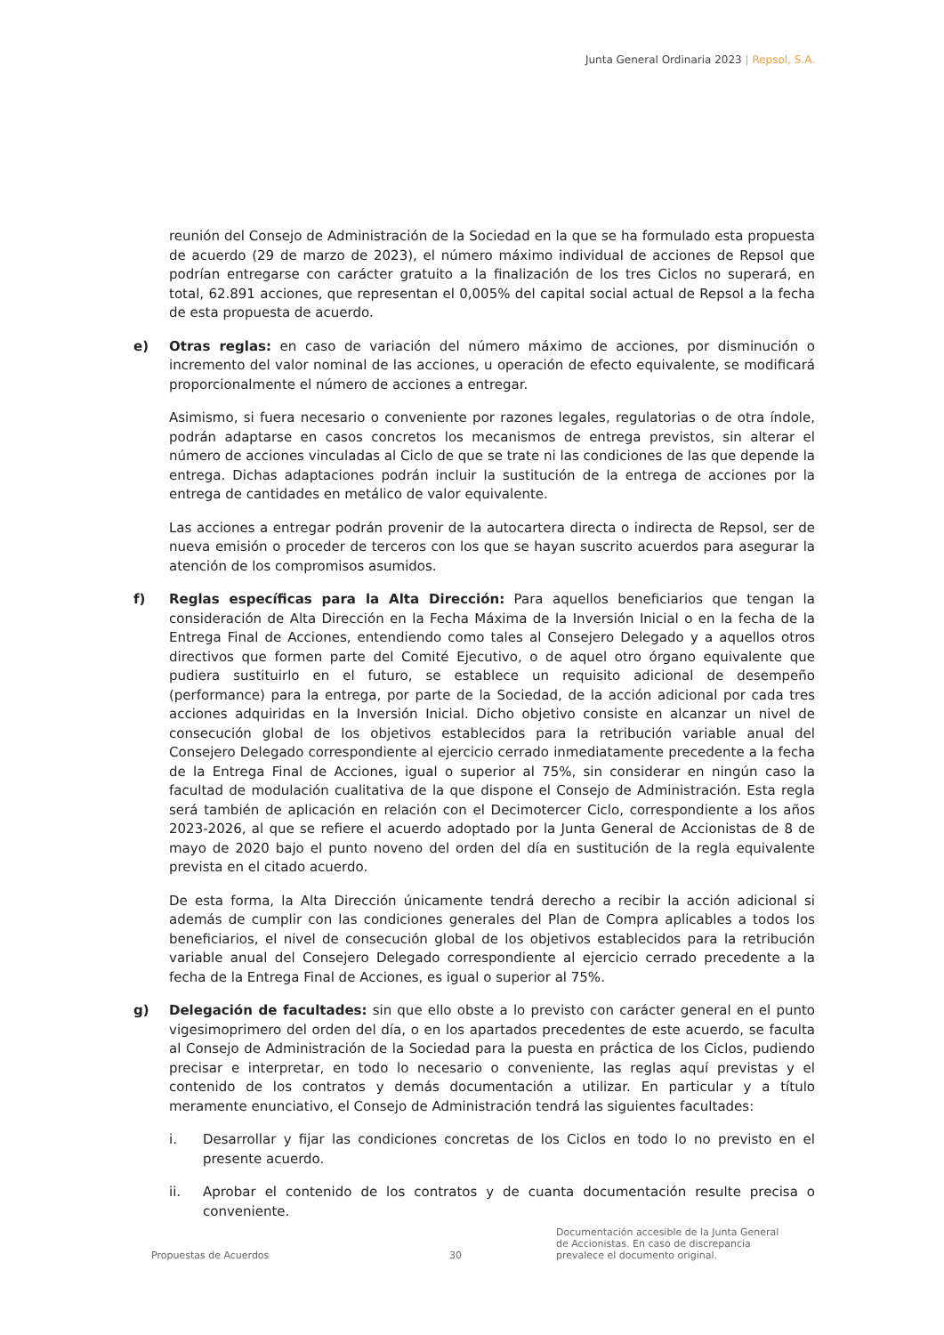Junta General Ordinaria 2023 | Repsol, S.A.
reunión del Consejo de Administración de la Sociedad en la que se ha formulado esta propuesta de acuerdo (29 de marzo de 2023), el número máximo individual de acciones de Repsol que podrían entregarse con carácter gratuito a la finalización de los tres Ciclos no superará, en total, 62.891 acciones, que representan el 0,005% del capital social actual de Repsol a la fecha de esta propuesta de acuerdo.
e) Otras reglas: en caso de variación del número máximo de acciones, por disminución o incremento del valor nominal de las acciones, u operación de efecto equivalente, se modificará proporcionalmente el número de acciones a entregar.
Asimismo, si fuera necesario o conveniente por razones legales, regulatorias o de otra índole, podrán adaptarse en casos concretos los mecanismos de entrega previstos, sin alterar el número de acciones vinculadas al Ciclo de que se trate ni las condiciones de las que depende la entrega. Dichas adaptaciones podrán incluir la sustitución de la entrega de acciones por la entrega de cantidades en metálico de valor equivalente.
Las acciones a entregar podrán provenir de la autocartera directa o indirecta de Repsol, ser de nueva emisión o proceder de terceros con los que se hayan suscrito acuerdos para asegurar la atención de los compromisos asumidos.
f) Reglas específicas para la Alta Dirección: Para aquellos beneficiarios que tengan la consideración de Alta Dirección en la Fecha Máxima de la Inversión Inicial o en la fecha de la Entrega Final de Acciones, entendiendo como tales al Consejero Delegado y a aquellos otros directivos que formen parte del Comité Ejecutivo, o de aquel otro órgano equivalente que pudiera sustituirlo en el futuro, se establece un requisito adicional de desempeño (performance) para la entrega, por parte de la Sociedad, de la acción adicional por cada tres acciones adquiridas en la Inversión Inicial. Dicho objetivo consiste en alcanzar un nivel de consecución global de los objetivos establecidos para la retribución variable anual del Consejero Delegado correspondiente al ejercicio cerrado inmediatamente precedente a la fecha de la Entrega Final de Acciones, igual o superior al 75%, sin considerar en ningún caso la facultad de modulación cualitativa de la que dispone el Consejo de Administración. Esta regla será también de aplicación en relación con el Decimotercer Ciclo, correspondiente a los años 2023-2026, al que se refiere el acuerdo adoptado por la Junta General de Accionistas de 8 de mayo de 2020 bajo el punto noveno del orden del día en sustitución de la regla equivalente prevista en el citado acuerdo.
De esta forma, la Alta Dirección únicamente tendrá derecho a recibir la acción adicional si además de cumplir con las condiciones generales del Plan de Compra aplicables a todos los beneficiarios, el nivel de consecución global de los objetivos establecidos para la retribución variable anual del Consejero Delegado correspondiente al ejercicio cerrado precedente a la fecha de la Entrega Final de Acciones, es igual o superior al 75%.
g) Delegación de facultades: sin que ello obste a lo previsto con carácter general en el punto vigesimoprimero del orden del día, o en los apartados precedentes de este acuerdo, se faculta al Consejo de Administración de la Sociedad para la puesta en práctica de los Ciclos, pudiendo precisar e interpretar, en todo lo necesario o conveniente, las reglas aquí previstas y el contenido de los contratos y demás documentación a utilizar. En particular y a título meramente enunciativo, el Consejo de Administración tendrá las siguientes facultades:
i. Desarrollar y fijar las condiciones concretas de los Ciclos en todo lo no previsto en el presente acuerdo.
ii. Aprobar el contenido de los contratos y de cuanta documentación resulte precisa o conveniente.
Propuestas de Acuerdos
30
Documentación accesible de la Junta General
de Accionistas. En caso de discrepancia
prevalece el documento original.